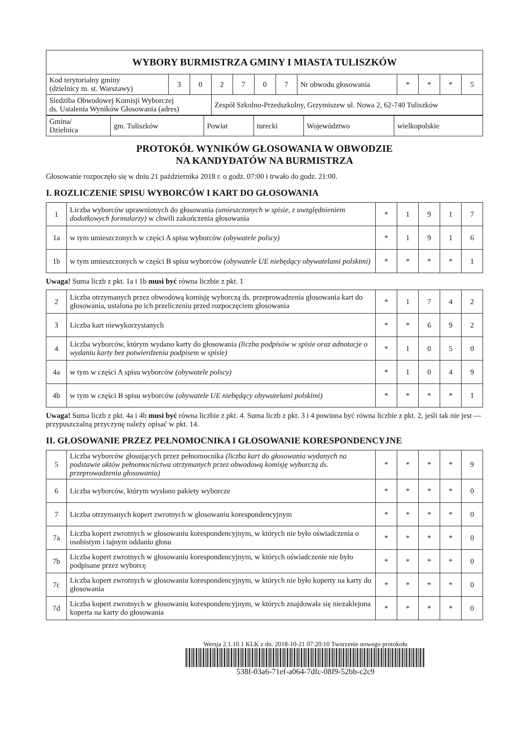| WYBORY BURMISTRZA GMINY I MIASTA TULISZKÓW | | | | | | | | | | | |
| Kod terytorialny gminy (dzielnicy m. st. Warszawy) | 3 | 0 | 2 | 7 | 0 | 7 | Nr obwodu głosowania | * | * | * | 5 |
| Siedziba Obwodowej Komisji Wyborczej ds. Ustalenia Wyników Głosowania (adres) | | | Zespół Szkolno-Przedszkolny, Grzymiszew ul. Nowa 2, 62-740 Tuliszków | | | | | | | | |
| Gmina/ Dzielnica | gm. Tuliszków | Powiat | turecki | Województwo | wielkopolskie |
PROTOKÓŁ WYNIKÓW GŁOSOWANIA W OBWODZIE
NA KANDYDATÓW NA BURMISTRZA
Głosowanie rozpoczęło się w dniu 21 października 2018 r. o godz. 07:00 i trwało do godz. 21:00.
I. ROZLICZENIE SPISU WYBORCÓW I KART DO GŁOSOWANIA
| 1 | Liczba wyborców uprawnionych do głosowania (umieszczonych w spisie, z uwzględnieniem dodatkowych formularzy) w chwili zakończenia głosowania | * | 1 | 9 | 1 | 7 |
| 1a | w tym umieszczonych w części A spisu wyborców (obywatele polscy) | * | 1 | 9 | 1 | 6 |
| 1b | w tym umieszczonych w części B spisu wyborców (obywatele UE niebędący obywatelami polskimi) | * | * | * | * | 1 |
Uwaga! Suma liczb z pkt. 1a i 1b musi być równa liczbie z pkt. 1
| 2 | Liczba otrzymanych przez obwodową komisję wyborczą ds. przeprowadzenia głosowania kart do głosowania, ustalona po ich przeliczeniu przed rozpoczęciem głosowania | * | 1 | 7 | 4 | 2 |
| 3 | Liczba kart niewykorzystanych | * | * | 6 | 9 | 2 |
| 4 | Liczba wyborców, którym wydano karty do głosowania (liczba podpisów w spisie oraz adnotacje o wydaniu karty bez potwierdzenia podpisem w spisie) | * | 1 | 0 | 5 | 0 |
| 4a | w tym w części A spisu wyborców (obywatele polscy) | * | 1 | 0 | 4 | 9 |
| 4b | w tym w części B spisu wyborców (obywatele UE niebędący obywatelami polskimi) | * | * | * | * | 1 |
Uwaga! Suma liczb z pkt. 4a i 4b musi być równa liczbie z pkt. 4. Suma liczb z pkt. 3 i 4 powinna być równa liczbie z pkt. 2, jeśli tak nie jest — przypuszczalną przyczynę należy opisać w pkt. 14.
II. GŁOSOWANIE PRZEZ PEŁNOMOCNIKA I GŁOSOWANIE KORESPONDENCYJNE
| 5 | Liczba wyborców głosujących przez pełnomocnika (liczba kart do głosowania wydanych na podstawie aktów pełnomocnictwa otrzymanych przez obwodową komisję wyborczą ds. przeprowadzenia głosowania) | * | * | * | * | 9 |
| 6 | Liczba wyborców, którym wysłano pakiety wyborcze | * | * | * | * | 0 |
| 7 | Liczba otrzymanych kopert zwrotnych w głosowaniu korespondencyjnym | * | * | * | * | 0 |
| 7a | Liczba kopert zwrotnych w głosowaniu korespondencyjnym, w których nie było oświadczenia o osobistym i tajnym oddaniu głosu | * | * | * | * | 0 |
| 7b | Liczba kopert zwrotnych w głosowaniu korespondencyjnym, w których oświadczenie nie było podpisane przez wyborcę | * | * | * | * | 0 |
| 7c | Liczba kopert zwrotnych w głosowaniu korespondencyjnym, w których nie było koperty na karty do głosowania | * | * | * | * | 0 |
| 7d | Liczba kopert zwrotnych w głosowaniu korespondencyjnym, w których znajdowała się niezaklejona koperta na karty do głosowania | * | * | * | * | 0 |
Wersja 2.1.10.1 KLK z dn. 2018-10-21 07:20:10 Tworzenie nowego protokołu
538f-03a6-71ef-a064-7dfc-08f9-52bb-c2c9